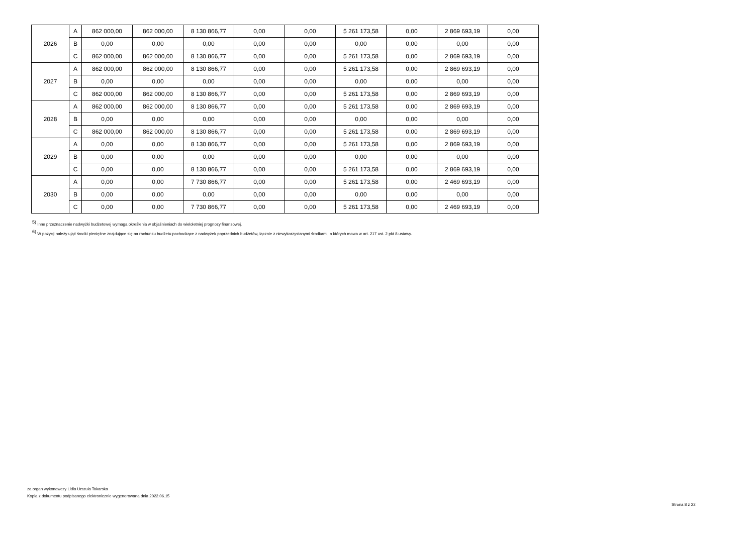| 2026 | A | 862 000,00 | 862 000,00 | 8 130 866,77 | 0,00 | 0,00 | 5 261 173,58 | 0,00 | 2 869 693,19 | 0,00 |
| | B | 0,00 | 0,00 | 0,00 | 0,00 | 0,00 | 0,00 | 0,00 | 0,00 | 0,00 |
| | C | 862 000,00 | 862 000,00 | 8 130 866,77 | 0,00 | 0,00 | 5 261 173,58 | 0,00 | 2 869 693,19 | 0,00 |
| 2027 | A | 862 000,00 | 862 000,00 | 8 130 866,77 | 0,00 | 0,00 | 5 261 173,58 | 0,00 | 2 869 693,19 | 0,00 |
| | B | 0,00 | 0,00 | 0,00 | 0,00 | 0,00 | 0,00 | 0,00 | 0,00 | 0,00 |
| | C | 862 000,00 | 862 000,00 | 8 130 866,77 | 0,00 | 0,00 | 5 261 173,58 | 0,00 | 2 869 693,19 | 0,00 |
| 2028 | A | 862 000,00 | 862 000,00 | 8 130 866,77 | 0,00 | 0,00 | 5 261 173,58 | 0,00 | 2 869 693,19 | 0,00 |
| | B | 0,00 | 0,00 | 0,00 | 0,00 | 0,00 | 0,00 | 0,00 | 0,00 | 0,00 |
| | C | 862 000,00 | 862 000,00 | 8 130 866,77 | 0,00 | 0,00 | 5 261 173,58 | 0,00 | 2 869 693,19 | 0,00 |
| 2029 | A | 0,00 | 0,00 | 8 130 866,77 | 0,00 | 0,00 | 5 261 173,58 | 0,00 | 2 869 693,19 | 0,00 |
| | B | 0,00 | 0,00 | 0,00 | 0,00 | 0,00 | 0,00 | 0,00 | 0,00 | 0,00 |
| | C | 0,00 | 0,00 | 8 130 866,77 | 0,00 | 0,00 | 5 261 173,58 | 0,00 | 2 869 693,19 | 0,00 |
| 2030 | A | 0,00 | 0,00 | 7 730 866,77 | 0,00 | 0,00 | 5 261 173,58 | 0,00 | 2 469 693,19 | 0,00 |
| | B | 0,00 | 0,00 | 0,00 | 0,00 | 0,00 | 0,00 | 0,00 | 0,00 | 0,00 |
| | C | 0,00 | 0,00 | 7 730 866,77 | 0,00 | 0,00 | 5 261 173,58 | 0,00 | 2 469 693,19 | 0,00 |
<sup>5)</sup> Inne przeznaczenie nadwyżki budżetowej wymaga określenia w objaśnieniach do wieloletniej prognozy finansowej.
<sup>6)</sup> W pozycji należy ująć środki pieniężne znajdujące się na rachunku budżetu pochodzące z nadwyżek poprzednich budżetów, łącznie z niewykorzystanymi środkami, o których mowa w art. 217 ust. 2 pkt 8 ustawy.
za organ wykonawczy Lidia Urszula Tokarska
Kopia z dokumentu podpisanego elektronicznie wygenerowana dnia 2022.06.15
Strona 8 z 22